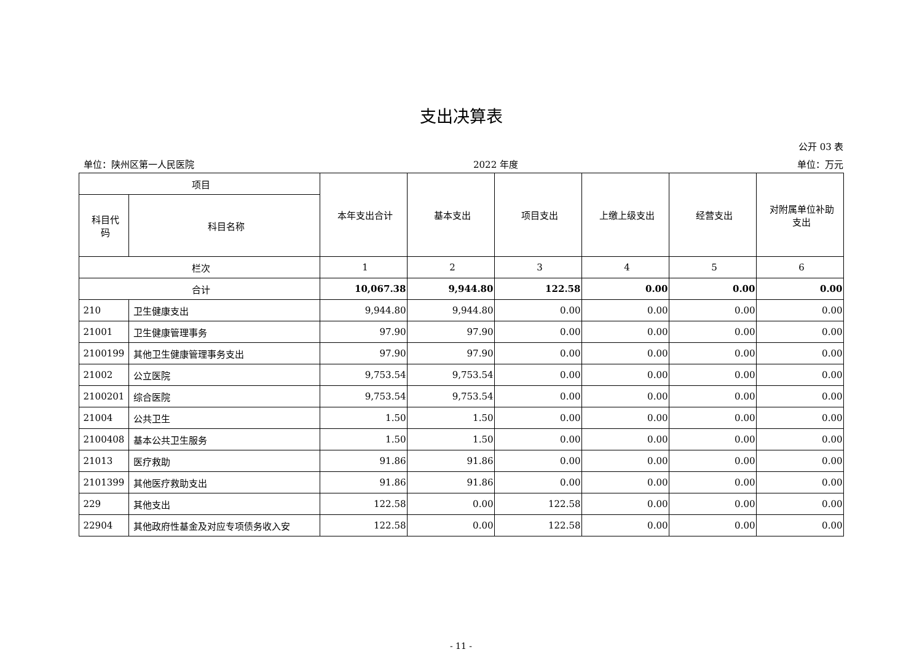支出决算表
公开 03 表
单位：陕州区第一人民医院 2022 年度 单位：万元
| 项目 | | 本年支出合计 | 基本支出 | 项目支出 | 上缴上级支出 | 经营支出 | 对附属单位补助 支出 |
| --- | --- | --- | --- | --- | --- | --- | --- |
| 科目代 码 | 科目名称 | | | | | | |
| 栏次 | | 1 | 2 | 3 | 4 | 5 | 6 |
| 合计 | | 10,067.38 | 9,944.80 | 122.58 | 0.00 | 0.00 | 0.00 |
| 210 | 卫生健康支出 | 9,944.80 | 9,944.80 | 0.00 | 0.00 | 0.00 | 0.00 |
| 21001 | 卫生健康管理事务 | 97.90 | 97.90 | 0.00 | 0.00 | 0.00 | 0.00 |
| 2100199 | 其他卫生健康管理事务支出 | 97.90 | 97.90 | 0.00 | 0.00 | 0.00 | 0.00 |
| 21002 | 公立医院 | 9,753.54 | 9,753.54 | 0.00 | 0.00 | 0.00 | 0.00 |
| 2100201 | 综合医院 | 9,753.54 | 9,753.54 | 0.00 | 0.00 | 0.00 | 0.00 |
| 21004 | 公共卫生 | 1.50 | 1.50 | 0.00 | 0.00 | 0.00 | 0.00 |
| 2100408 | 基本公共卫生服务 | 1.50 | 1.50 | 0.00 | 0.00 | 0.00 | 0.00 |
| 21013 | 医疗救助 | 91.86 | 91.86 | 0.00 | 0.00 | 0.00 | 0.00 |
| 2101399 | 其他医疗救助支出 | 91.86 | 91.86 | 0.00 | 0.00 | 0.00 | 0.00 |
| 229 | 其他支出 | 122.58 | 0.00 | 122.58 | 0.00 | 0.00 | 0.00 |
| 22904 | 其他政府性基金及对应专项债务收入安 | 122.58 | 0.00 | 122.58 | 0.00 | 0.00 | 0.00 |
- 11 -